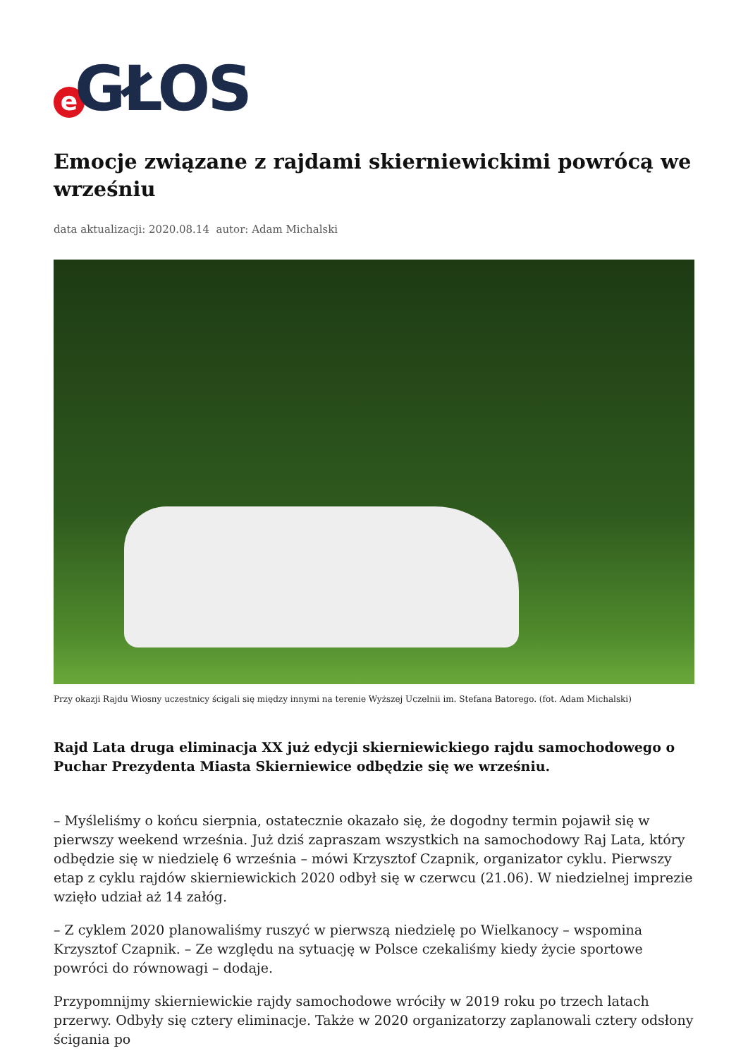e GŁOS
Emocje związane z rajdami skierniewickimi powrócą we wrześniu
data aktualizacji: 2020.08.14 autor: Adam Michalski
Przy okazji Rajdu Wiosny uczestnicy ścigali się między innymi na terenie Wyższej Uczelnii im. Stefana Batorego. (fot. Adam Michalski)
Rajd Lata druga eliminacja XX już edycji skierniewickiego rajdu samochodowego o Puchar Prezydenta Miasta Skierniewice odbędzie się we wrześniu.
– Myśleliśmy o końcu sierpnia, ostatecznie okazało się, że dogodny termin pojawił się w pierwszy weekend września. Już dziś zapraszam wszystkich na samochodowy Raj Lata, który odbędzie się w niedzielę 6 września – mówi Krzysztof Czapnik, organizator cyklu. Pierwszy etap z cyklu rajdów skierniewickich 2020 odbył się w czerwcu (21.06). W niedzielnej imprezie wzięło udział aż 14 załóg.
– Z cyklem 2020 planowaliśmy ruszyć w pierwszą niedzielę po Wielkanocy – wspomina Krzysztof Czapnik. – Ze względu na sytuację w Polsce czekaliśmy kiedy życie sportowe powróci do równowagi – dodaje.
Przypomnijmy skierniewickie rajdy samochodowe wróciły w 2019 roku po trzech latach przerwy. Odbyły się cztery eliminacje. Także w 2020 organizatorzy zaplanowali cztery odsłony ścigania po